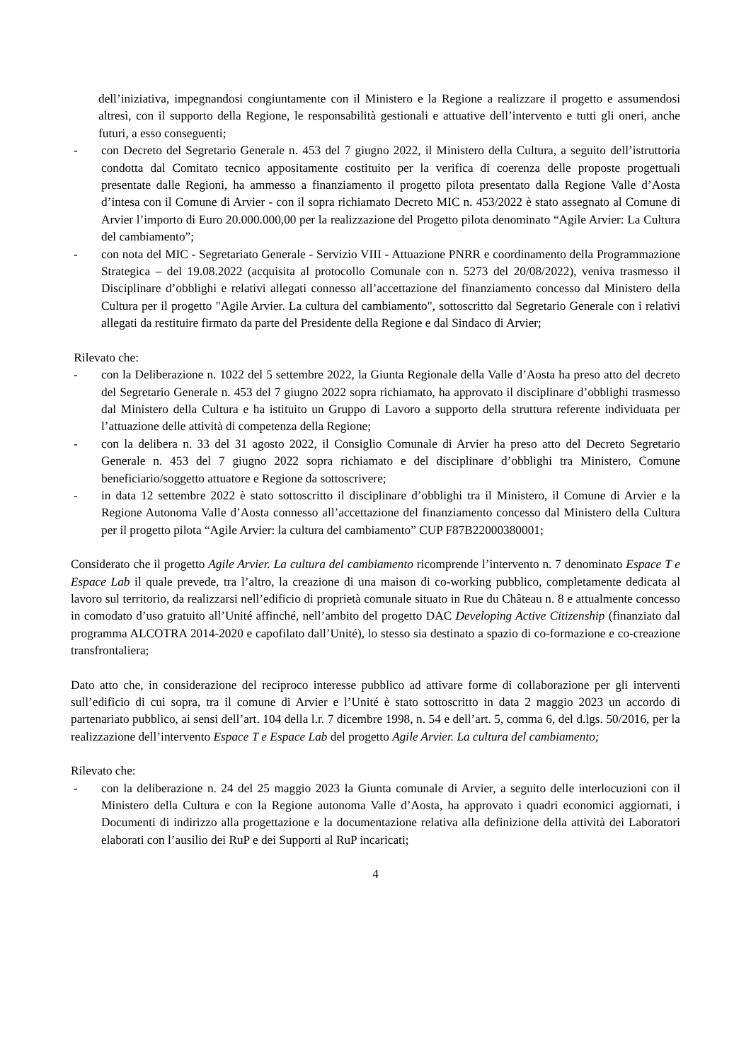dell’iniziativa, impegnandosi congiuntamente con il Ministero e la Regione a realizzare il progetto e assumendosi altresì, con il supporto della Regione, le responsabilità gestionali e attuative dell’intervento e tutti gli oneri, anche futuri, a esso conseguenti;
- con Decreto del Segretario Generale n. 453 del 7 giugno 2022, il Ministero della Cultura, a seguito dell’istruttoria condotta dal Comitato tecnico appositamente costituito per la verifica di coerenza delle proposte progettuali presentate dalle Regioni, ha ammesso a finanziamento il progetto pilota presentato dalla Regione Valle d’Aosta d’intesa con il Comune di Arvier - con il sopra richiamato Decreto MIC n. 453/2022 è stato assegnato al Comune di Arvier l’importo di Euro 20.000.000,00 per la realizzazione del Progetto pilota denominato “Agile Arvier: La Cultura del cambiamento”;
- con nota del MIC - Segretariato Generale - Servizio VIII - Attuazione PNRR e coordinamento della Programmazione Strategica – del 19.08.2022 (acquisita al protocollo Comunale con n. 5273 del 20/08/2022), veniva trasmesso il Disciplinare d’obblighi e relativi allegati connesso all’accettazione del finanziamento concesso dal Ministero della Cultura per il progetto "Agile Arvier. La cultura del cambiamento", sottoscritto dal Segretario Generale con i relativi allegati da restituire firmato da parte del Presidente della Regione e dal Sindaco di Arvier;
Rilevato che:
- con la Deliberazione n. 1022 del 5 settembre 2022, la Giunta Regionale della Valle d’Aosta ha preso atto del decreto del Segretario Generale n. 453 del 7 giugno 2022 sopra richiamato, ha approvato il disciplinare d’obblighi trasmesso dal Ministero della Cultura e ha istituito un Gruppo di Lavoro a supporto della struttura referente individuata per l’attuazione delle attività di competenza della Regione;
- con la delibera n. 33 del 31 agosto 2022, il Consiglio Comunale di Arvier ha preso atto del Decreto Segretario Generale n. 453 del 7 giugno 2022 sopra richiamato e del disciplinare d’obblighi tra Ministero, Comune beneficiario/soggetto attuatore e Regione da sottoscrivere;
- in data 12 settembre 2022 è stato sottoscritto il disciplinare d’obblighi tra il Ministero, il Comune di Arvier e la Regione Autonoma Valle d’Aosta connesso all’accettazione del finanziamento concesso dal Ministero della Cultura per il progetto pilota “Agile Arvier: la cultura del cambiamento” CUP F87B22000380001;
Considerato che il progetto Agile Arvier. La cultura del cambiamento ricomprende l’intervento n. 7 denominato Espace T e Espace Lab il quale prevede, tra l’altro, la creazione di una maison di co-working pubblico, completamente dedicata al lavoro sul territorio, da realizzarsi nell’edificio di proprietà comunale situato in Rue du Château n. 8 e attualmente concesso in comodato d’uso gratuito all’Unité affinché, nell’ambito del progetto DAC Developing Active Citizenship (finanziato dal programma ALCOTRA 2014-2020 e capofilato dall’Unité), lo stesso sia destinato a spazio di co-formazione e co-creazione transfrontaliera;
Dato atto che, in considerazione del reciproco interesse pubblico ad attivare forme di collaborazione per gli interventi sull’edificio di cui sopra, tra il comune di Arvier e l’Unité è stato sottoscritto in data 2 maggio 2023 un accordo di partenariato pubblico, ai sensi dell’art. 104 della l.r. 7 dicembre 1998, n. 54 e dell’art. 5, comma 6, del d.lgs. 50/2016, per la realizzazione dell’intervento Espace T e Espace Lab del progetto Agile Arvier. La cultura del cambiamento;
Rilevato che:
- con la deliberazione n. 24 del 25 maggio 2023 la Giunta comunale di Arvier, a seguito delle interlocuzioni con il Ministero della Cultura e con la Regione autonoma Valle d’Aosta, ha approvato i quadri economici aggiornati, i Documenti di indirizzo alla progettazione e la documentazione relativa alla definizione della attività dei Laboratori elaborati con l’ausilio dei RuP e dei Supporti al RuP incaricati;
4